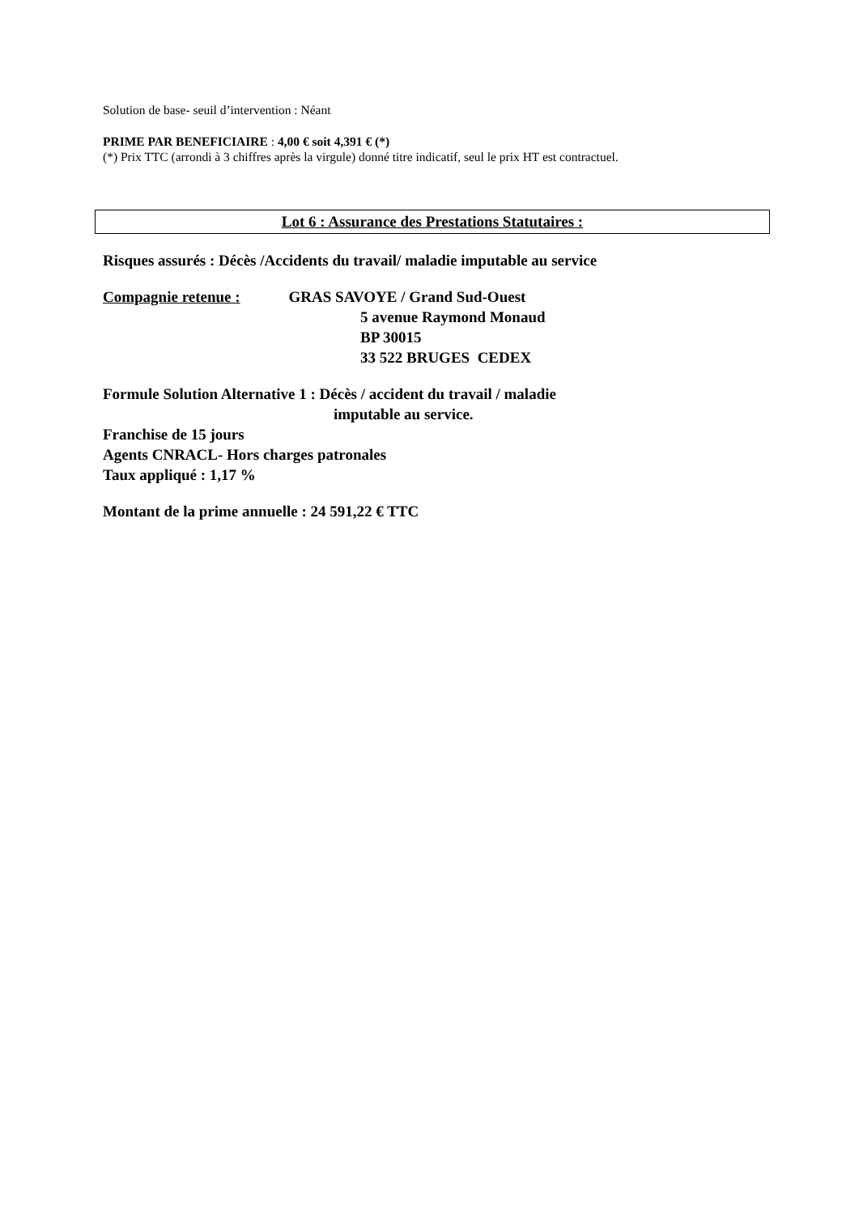Solution de base- seuil d’intervention : Néant
PRIME PAR BENEFICIAIRE : 4,00 € soit 4,391 € (*)
(*) Prix TTC (arrondi à 3 chiffres après la virgule) donné titre indicatif, seul le prix HT est contractuel.
Lot 6 : Assurance des Prestations Statutaires :
Risques assurés : Décès /Accidents du travail/ maladie imputable au service
Compagnie retenue : GRAS SAVOYE / Grand Sud-Ouest
5 avenue Raymond Monaud
BP 30015
33 522 BRUGES CEDEX
Formule Solution Alternative 1 : Décès / accident du travail / maladie
imputable au service.
Franchise de 15 jours
Agents CNRACL- Hors charges patronales
Taux appliqué : 1,17 %
Montant de la prime annuelle : 24 591,22 € TTC